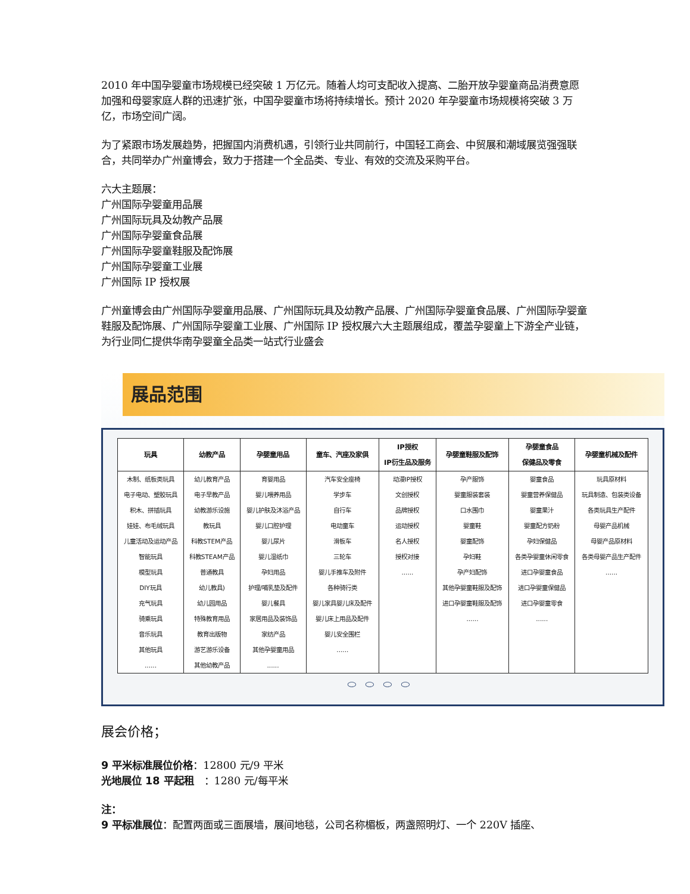2010 年中国孕婴童市场规模已经突破 1 万亿元。随着人均可支配收入提高、二胎开放孕婴童商品消费意愿加强和母婴家庭人群的迅速扩张，中国孕婴童市场将持续增长。预计 2020 年孕婴童市场规模将突破 3 万亿，市场空间广阔。
为了紧跟市场发展趋势，把握国内消费机遇，引领行业共同前行，中国轻工商会、中贸展和潮域展览强强联合，共同举办广州童博会，致力于搭建一个全品类、专业、有效的交流及采购平台。
六大主题展：
广州国际孕婴童用品展
广州国际玩具及幼教产品展
广州国际孕婴童食品展
广州国际孕婴童鞋服及配饰展
广州国际孕婴童工业展
广州国际 IP 授权展
广州童博会由广州国际孕婴童用品展、广州国际玩具及幼教产品展、广州国际孕婴童食品展、广州国际孕婴童鞋服及配饰展、广州国际孕婴童工业展、广州国际 IP 授权展六大主题展组成，覆盖孕婴童上下游全产业链，为行业同仁提供华南孕婴童全品类一站式行业盛会
展品范围
| 玩具 | 幼教产品 | 孕婴童用品 | 童车、汽座及家俱 | IP授权 IP衍生品及服务 | 孕婴童鞋服及配饰 | 孕婴童食品 保健品及零食 | 孕婴童机械及配件 |
| --- | --- | --- | --- | --- | --- | --- | --- |
| 木制、纸板类玩具 | 幼儿教育产品 | 育婴用品 | 汽车安全座椅 | 动漫IP授权 | 孕产服饰 | 婴童食品 | 玩具原材料 |
| 电子电动、塑胶玩具 | 电子早教产品 | 婴儿喂养用品 | 学步车 | 文创授权 | 婴童服装套装 | 婴童营养保健品 | 玩具制造、包装类设备 |
| 积木、拼插玩具 | 幼教游乐设施 | 婴儿护肤及沐浴产品 | 自行车 | 品牌授权 | 口水围巾 | 婴童果汁 | 各类玩具生产配件 |
| 娃娃、布毛绒玩具 | 教玩具 | 婴儿口腔护理 | 电动童车 | 运动授权 | 婴童鞋 | 婴童配方奶粉 | 母婴产品机械 |
| 儿童活动及运动产品 | 科教STEM产品 | 婴儿尿片 | 滑板车 | 名人授权 | 婴童配饰 | 孕妇保健品 | 母婴产品原材料 |
| 智能玩具 | 科教STEAM产品 | 婴儿湿纸巾 | 三轮车 | 授权对接 | 孕妇鞋 | 各类孕婴童休闲零食 | 各类母婴产品生产配件 |
| 模型玩具 | 普通教具 | 孕妇用品 | 婴儿手推车及附件 | ...... | 孕产妇配饰 | 进口孕婴童食品 | ...... |
| DIY玩具 | 幼儿教具) | 护理/哺乳垫及配件 | 各种骑行类 | | 其他孕婴童鞋服及配饰 | 进口孕婴童保健品 | |
| 充气玩具 | 幼儿园用品 | 婴儿餐具 | 婴儿家具婴儿床及配件 | | 进口孕婴童鞋服及配饰 | 进口孕婴童零食 | |
| 骑乘玩具 | 特殊教育用品 | 家居用品及装饰品 | 婴儿床上用品及配件 | | ...... | ...... | |
| 音乐玩具 | 教育出版物 | 家纺产品 | 婴儿安全围栏 | | | | |
| 其他玩具 | 游艺游乐设备 | 其他孕婴童用品 | ...... | | | | |
| ...... | 其他幼教产品 | ...... | | | | | |
⬭⬭⬭⬭
展会价格；
9 平米标准展位价格：12800 元/9 平米
光地展位 18 平起租　：1280 元/每平米
注：
9 平标准展位：配置两面或三面展墙，展间地毯，公司名称楣板，两盏照明灯、一个 220V 插座、